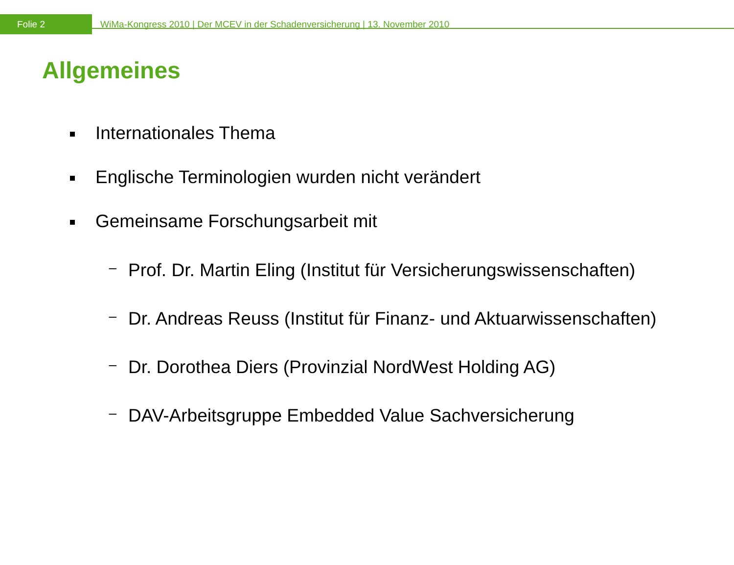Folie 2
WiMa-Kongress 2010 | Der MCEV in der Schadenversicherung | 13. November 2010
Allgemeines
Internationales Thema
Englische Terminologien wurden nicht verändert
Gemeinsame Forschungsarbeit mit
–
Prof. Dr. Martin Eling (Institut für Versicherungswissenschaften)
–
Dr. Andreas Reuss (Institut für Finanz- und Aktuarwissenschaften)
–
Dr. Dorothea Diers (Provinzial NordWest Holding AG)
–
DAV-Arbeitsgruppe Embedded Value Sachversicherung